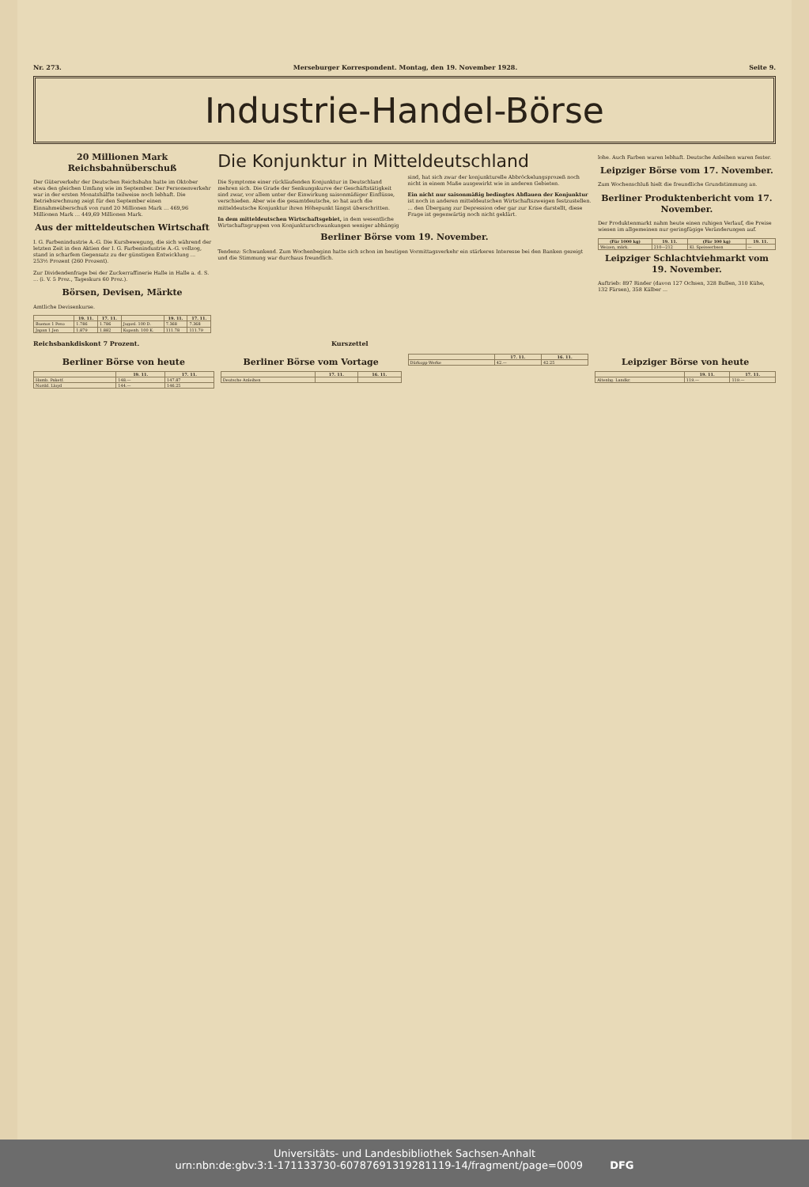Nr. 273. Merseburger Korrespondent. Montag, den 19. November 1928. Seite 9.
Industrie-Handel-Börse
20 Millionen Mark Reichsbahnüberschuß
Der Güterverkehr der Deutschen Reichsbahn hatte im Oktober etwa den gleichen Umfang wie im September. Der Personenverkehr war in der ersten Monatshälfte teilweise noch lebhaft. Die Betriebsrechnung zeigt für den September einen Einnahmeüberschuß von rund 20 Millionen Mark ... 469,96 Millionen Mark ... 449,69 Millionen Mark.
Aus der mitteldeutschen Wirtschaft
I. G. Farbenindustrie A.-G. Die Kursbewegung, die sich während der letzten Zeit in den Aktien der I. G. Farbenindustrie A.-G. vollzog, stand in scharfem Gegensatz zu der günstigen Entwicklung ... 253½ Prozent (260 Prozent).
Zur Dividendenfrage bei der Zuckerraffinerie Halle in Halle a. d. S. ... (i. V. 5 Proz., Tageskurs 60 Proz.).
Börsen, Devisen, Märkte
Amtliche Devisenkurse.
| | 19. 11. | 17. 11. | | 19. 11. | 17. 11. |
| --- | --- | --- | --- | --- | --- |
| Buenos 1 Peso | 1.786 | 1.786 | Jugosl. 100 D. | 7.368 | 7.368 |
| Japan 1 Jen | 1.879 | 1.882 | Kopenh. 100 K. | 111.78 | 111.79 |
Die Konjunktur in Mitteldeutschland
Die Symptome einer rückläufenden Konjunktur in Deutschland mehren sich. Die Grade der Senkungskurve der Geschäftstätigkeit sind zwar, vor allem unter der Einwirkung saisonmäßiger Einflüsse, verschieden. Aber wie die gesamtdeutsche, so hat auch die mitteldeutsche Konjunktur ihren Höhepunkt längst überschritten.
In dem mitteldeutschen Wirtschaftsgebiet, in dem wesentliche Wirtschaftsgruppen von Konjunkturschwankungen weniger abhängig sind, hat sich zwar der konjunkturelle Abbröckelungsprozeß noch nicht in einem Maße ausgewirkt wie in anderen Gebieten.
Ein nicht nur saisonmäßig bedingtes Abflauen der Konjunktur ist noch in anderen mitteldeutschen Wirtschaftszweigen festzustellen. ... den Übergang zur Depression oder gar zur Krise darstellt, diese Frage ist gegenwärtig noch nicht geklärt.
Berliner Börse vom 19. November.
Tendenz: Schwankend. Zum Wochenbeginn hatte sich schon im heutigen Vormittagsverkehr ein stärkeres Interesse bei den Banken gezeigt und die Stimmung war durchaus freundlich.
lohe. Auch Farben waren lebhaft. Deutsche Anleihen waren fester.
Leipziger Börse vom 17. November.
Zum Wochenschluß hielt die freundliche Grundstimmung an.
Berliner Produktenbericht vom 17. November.
Der Produktenmarkt nahm heute einen ruhigen Verlauf, die Preise wiesen im allgemeinen nur geringfügige Veränderungen auf.
| (Für 1000 kg) | 19. 11. | (Für 100 kg) | 19. 11. |
| --- | --- | --- | --- |
| Weizen, märk. | 210—212 | Kl. Speiseerbsen | — |
Leipziger Schlachtviehmarkt vom 19. November.
Auftrieb: 897 Rinder (davon 127 Ochsen, 328 Bullen, 310 Kühe, 132 Färsen), 358 Kälber ...
Reichsbankdiskont 7 Prozent. Kurszettel
Berliner Börse von heute
| | 19. 11. | 17. 11. |
| --- | --- | --- |
| Hamb. Paketf. | 148.— | 147.87 |
| Nordd. Lloyd | 144.— | 146.25 |
Berliner Börse vom Vortage
| | 17. 11. | 16. 11. |
| --- | --- | --- |
| Deutsche Anleihen | | |
| | 17. 11. | 16. 11. |
| --- | --- | --- |
| Dürkopp-Werke | 42.— | 42.25 |
Leipziger Börse von heute
| | 19. 11. | 17. 11. |
| --- | --- | --- |
| Altenbg. Landkr. | 119.— | 119.— |
Universitäts- und Landesbibliothek Sachsen-Anhalt
urn:nbn:de:gbv:3:1-171133730-60787691319281119-14/fragment/page=0009 DFG